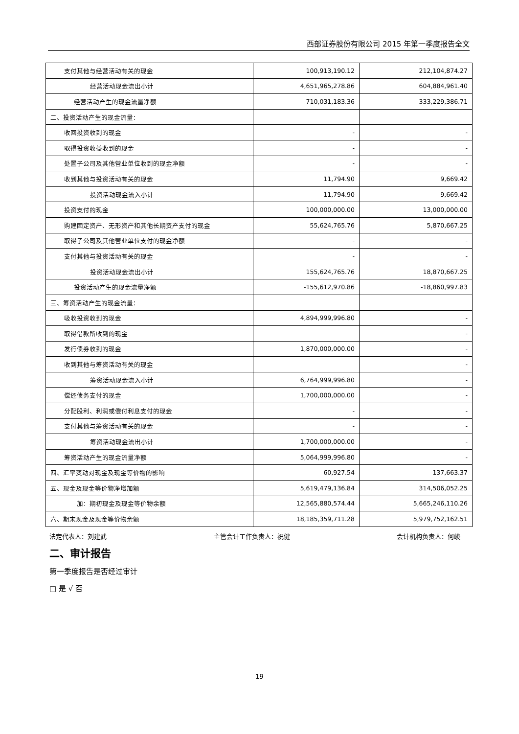西部证券股份有限公司 2015 年第一季度报告全文
| 支付其他与经营活动有关的现金 | 100,913,190.12 | 212,104,874.27 |
| 经营活动现金流出小计 | 4,651,965,278.86 | 604,884,961.40 |
| 经营活动产生的现金流量净额 | 710,031,183.36 | 333,229,386.71 |
| 二、投资活动产生的现金流量： | | |
| 收回投资收到的现金 | - | - |
| 取得投资收益收到的现金 | - | - |
| 处置子公司及其他营业单位收到的现金净额 | - | - |
| 收到其他与投资活动有关的现金 | 11,794.90 | 9,669.42 |
| 投资活动现金流入小计 | 11,794.90 | 9,669.42 |
| 投资支付的现金 | 100,000,000.00 | 13,000,000.00 |
| 购建固定资产、无形资产和其他长期资产支付的现金 | 55,624,765.76 | 5,870,667.25 |
| 取得子公司及其他营业单位支付的现金净额 | - | - |
| 支付其他与投资活动有关的现金 | - | - |
| 投资活动现金流出小计 | 155,624,765.76 | 18,870,667.25 |
| 投资活动产生的现金流量净额 | -155,612,970.86 | -18,860,997.83 |
| 三、筹资活动产生的现金流量： | | |
| 吸收投资收到的现金 | 4,894,999,996.80 | - |
| 取得借款所收到的现金 | | - |
| 发行债券收到的现金 | 1,870,000,000.00 | - |
| 收到其他与筹资活动有关的现金 | | - |
| 筹资活动现金流入小计 | 6,764,999,996.80 | - |
| 偿还债务支付的现金 | 1,700,000,000.00 | - |
| 分配股利、利润或偿付利息支付的现金 | - | - |
| 支付其他与筹资活动有关的现金 | - | - |
| 筹资活动现金流出小计 | 1,700,000,000.00 | - |
| 筹资活动产生的现金流量净额 | 5,064,999,996.80 | - |
| 四、汇率变动对现金及现金等价物的影响 | 60,927.54 | 137,663.37 |
| 五、现金及现金等价物净增加额 | 5,619,479,136.84 | 314,506,052.25 |
| 加：期初现金及现金等价物余额 | 12,565,880,574.44 | 5,665,246,110.26 |
| 六、期末现金及现金等价物余额 | 18,185,359,711.28 | 5,979,752,162.51 |
法定代表人：刘建武 主管会计工作负责人：祝健 会计机构负责人：何峻
二、审计报告
第一季度报告是否经过审计
□ 是 √ 否
19